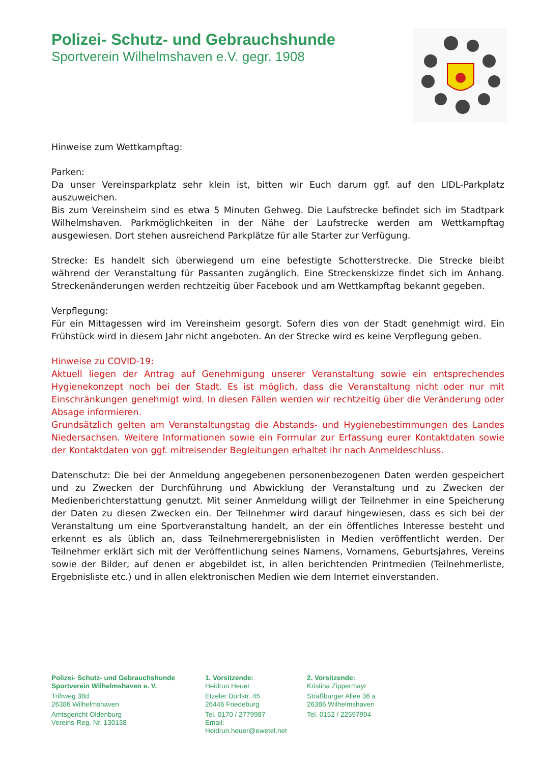Polizei- Schutz- und Gebrauchshunde
Sportverein Wilhelmshaven e.V. gegr. 1908
Hinweise zum Wettkampftag:
Parken:
Da unser Vereinsparkplatz sehr klein ist, bitten wir Euch darum ggf. auf den LIDL-Parkplatz auszuweichen.
Bis zum Vereinsheim sind es etwa 5 Minuten Gehweg. Die Laufstrecke befindet sich im Stadtpark Wilhelmshaven. Parkmöglichkeiten in der Nähe der Laufstrecke werden am Wettkampftag ausgewiesen. Dort stehen ausreichend Parkplätze für alle Starter zur Verfügung.
Strecke: Es handelt sich überwiegend um eine befestigte Schotterstrecke. Die Strecke bleibt während der Veranstaltung für Passanten zugänglich. Eine Streckenskizze findet sich im Anhang. Streckenänderungen werden rechtzeitig über Facebook und am Wettkampftag bekannt gegeben.
Verpflegung:
Für ein Mittagessen wird im Vereinsheim gesorgt. Sofern dies von der Stadt genehmigt wird. Ein Frühstück wird in diesem Jahr nicht angeboten. An der Strecke wird es keine Verpflegung geben.
Hinweise zu COVID-19:
Aktuell liegen der Antrag auf Genehmigung unserer Veranstaltung sowie ein entsprechendes Hygienekonzept noch bei der Stadt. Es ist möglich, dass die Veranstaltung nicht oder nur mit Einschränkungen genehmigt wird. In diesen Fällen werden wir rechtzeitig über die Veränderung oder Absage informieren.
Grundsätzlich gelten am Veranstaltungstag die Abstands- und Hygienebestimmungen des Landes Niedersachsen. Weitere Informationen sowie ein Formular zur Erfassung eurer Kontaktdaten sowie der Kontaktdaten von ggf. mitreisender Begleitungen erhaltet ihr nach Anmeldeschluss.
Datenschutz: Die bei der Anmeldung angegebenen personenbezogenen Daten werden gespeichert und zu Zwecken der Durchführung und Abwicklung der Veranstaltung und zu Zwecken der Medienberichterstattung genutzt. Mit seiner Anmeldung willigt der Teilnehmer in eine Speicherung der Daten zu diesen Zwecken ein. Der Teilnehmer wird darauf hingewiesen, dass es sich bei der Veranstaltung um eine Sportveranstaltung handelt, an der ein öffentliches Interesse besteht und erkennt es als üblich an, dass Teilnehmerergebnislisten in Medien veröffentlicht werden. Der Teilnehmer erklärt sich mit der Veröffentlichung seines Namens, Vornamens, Geburtsjahres, Vereins sowie der Bilder, auf denen er abgebildet ist, in allen berichtenden Printmedien (Teilnehmerliste, Ergebnisliste etc.) und in allen elektronischen Medien wie dem Internet einverstanden.
Polizei- Schutz- und Gebrauchshunde
Sportverein Wilhelmshaven e. V.
Triftweg 38d
26386 Wilhelmshaven
Amtsgericht Oldenburg
Vereins-Reg. Nr. 130138
1. Vorsitzende:
Heidrun Heuer
Etzeler Dorfstr. 45
26446 Friedeburg
Tel. 0170 / 2779987
Email: Heidrun.heuer@ewetel.net
2. Vorsitzende:
Kristina Zippermayr
Straßburger Allee 36 a
26386 Wilhelmshaven
Tel. 0152 / 22597994